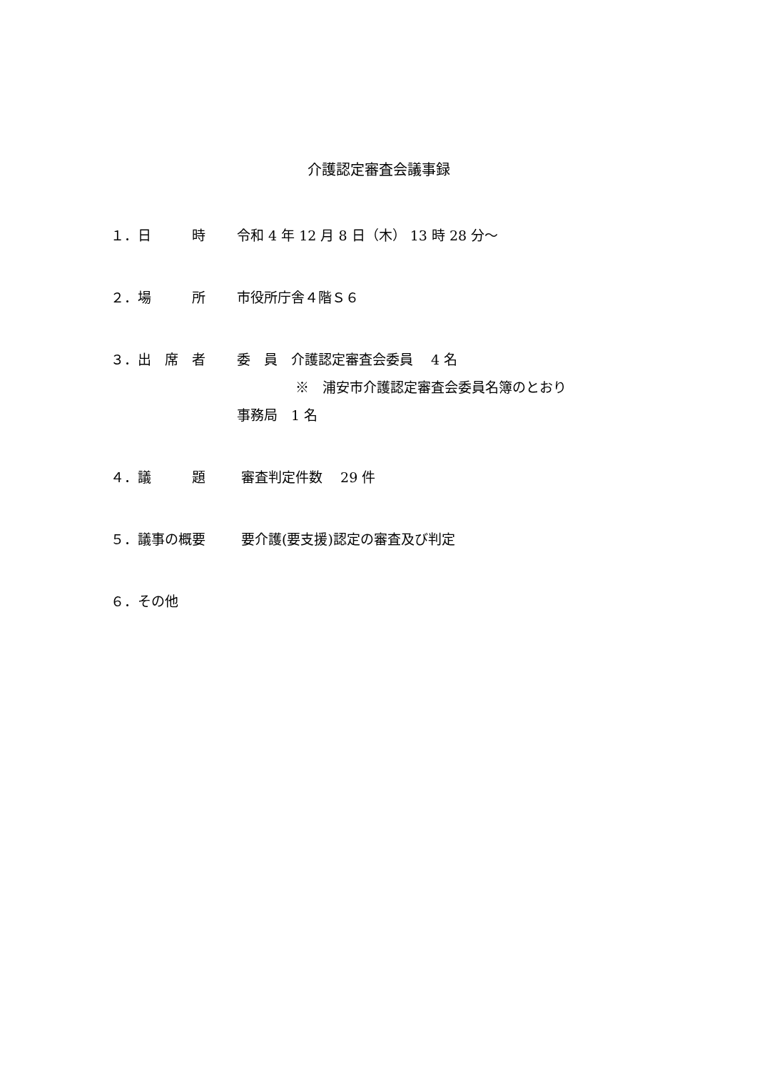介護認定審査会議事録
１．日　　　時 令和 4 年 12 月 8 日（木） 13 時 28 分～
２．場　　　所 市役所庁舎４階Ｓ６
３．出　席　者 委　員　介護認定審査会委員　 4 名
※　浦安市介護認定審査会委員名簿のとおり
事務局　1 名
４．議　　　題 審査判定件数　 29 件
５．議事の概要 要介護(要支援)認定の審査及び判定
６．その他